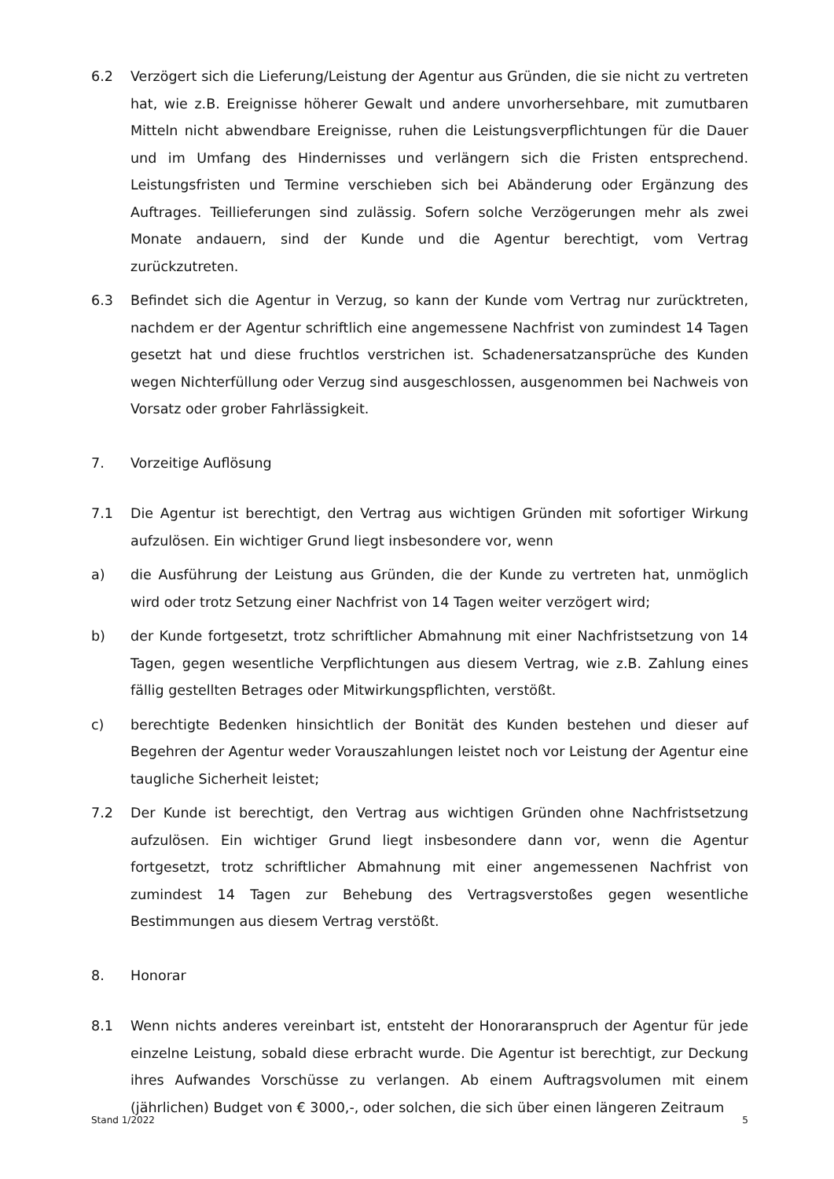6.2 Verzögert sich die Lieferung/Leistung der Agentur aus Gründen, die sie nicht zu vertreten hat, wie z.B. Ereignisse höherer Gewalt und andere unvorhersehbare, mit zumutbaren Mitteln nicht abwendbare Ereignisse, ruhen die Leistungsverpflichtungen für die Dauer und im Umfang des Hindernisses und verlängern sich die Fristen entsprechend. Leistungsfristen und Termine verschieben sich bei Abänderung oder Ergänzung des Auftrages. Teillieferungen sind zulässig. Sofern solche Verzögerungen mehr als zwei Monate andauern, sind der Kunde und die Agentur berechtigt, vom Vertrag zurückzutreten.
6.3 Befindet sich die Agentur in Verzug, so kann der Kunde vom Vertrag nur zurücktreten, nachdem er der Agentur schriftlich eine angemessene Nachfrist von zumindest 14 Tagen gesetzt hat und diese fruchtlos verstrichen ist. Schadenersatzansprüche des Kunden wegen Nichterfüllung oder Verzug sind ausgeschlossen, ausgenommen bei Nachweis von Vorsatz oder grober Fahrlässigkeit.
7. Vorzeitige Auflösung
7.1 Die Agentur ist berechtigt, den Vertrag aus wichtigen Gründen mit sofortiger Wirkung aufzulösen. Ein wichtiger Grund liegt insbesondere vor, wenn
a) die Ausführung der Leistung aus Gründen, die der Kunde zu vertreten hat, unmöglich wird oder trotz Setzung einer Nachfrist von 14 Tagen weiter verzögert wird;
b) der Kunde fortgesetzt, trotz schriftlicher Abmahnung mit einer Nachfristsetzung von 14 Tagen, gegen wesentliche Verpflichtungen aus diesem Vertrag, wie z.B. Zahlung eines fällig gestellten Betrages oder Mitwirkungspflichten, verstößt.
c) berechtigte Bedenken hinsichtlich der Bonität des Kunden bestehen und dieser auf Begehren der Agentur weder Vorauszahlungen leistet noch vor Leistung der Agentur eine taugliche Sicherheit leistet;
7.2 Der Kunde ist berechtigt, den Vertrag aus wichtigen Gründen ohne Nachfristsetzung aufzulösen. Ein wichtiger Grund liegt insbesondere dann vor, wenn die Agentur fortgesetzt, trotz schriftlicher Abmahnung mit einer angemessenen Nachfrist von zumindest 14 Tagen zur Behebung des Vertragsverstoßes gegen wesentliche Bestimmungen aus diesem Vertrag verstößt.
8. Honorar
8.1 Wenn nichts anderes vereinbart ist, entsteht der Honoraranspruch der Agentur für jede einzelne Leistung, sobald diese erbracht wurde. Die Agentur ist berechtigt, zur Deckung ihres Aufwandes Vorschüsse zu verlangen. Ab einem Auftragsvolumen mit einem (jährlichen) Budget von € 3000,-, oder solchen, die sich über einen längeren Zeitraum
Stand 1/2022 5